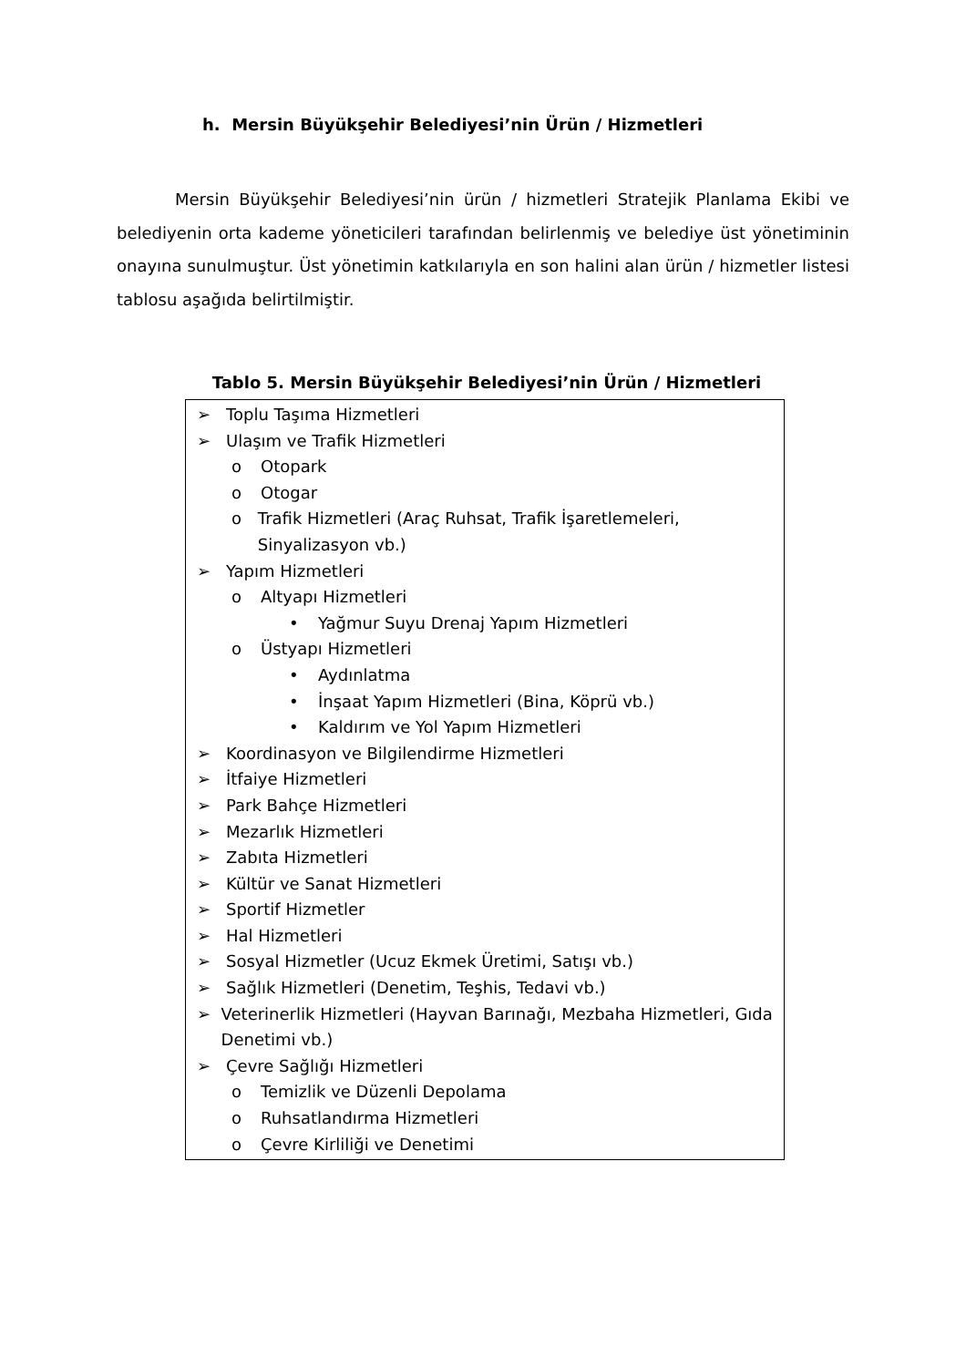h. Mersin Büyükşehir Belediyesi’nin Ürün / Hizmetleri
Mersin Büyükşehir Belediyesi’nin ürün / hizmetleri Stratejik Planlama Ekibi ve belediyenin orta kademe yöneticileri tarafından belirlenmiş ve belediye üst yönetiminin onayına sunulmuştur. Üst yönetimin katkılarıyla en son halini alan ürün / hizmetler listesi tablosu aşağıda belirtilmiştir.
Tablo 5. Mersin Büyükşehir Belediyesi’nin Ürün / Hizmetleri
| ➢ Toplu Taşıma Hizmetleri ➢ Ulaşım ve Trafik Hizmetleri o Otopark o Otogar o Trafik Hizmetleri (Araç Ruhsat, Trafik İşaretlemeleri, Sinyalizasyon vb.) ➢ Yapım Hizmetleri o Altyapı Hizmetleri • Yağmur Suyu Drenaj Yapım Hizmetleri o Üstyapı Hizmetleri • Aydınlatma • İnşaat Yapım Hizmetleri (Bina, Köprü vb.) • Kaldırım ve Yol Yapım Hizmetleri ➢ Koordinasyon ve Bilgilendirme Hizmetleri ➢ İtfaiye Hizmetleri ➢ Park Bahçe Hizmetleri ➢ Mezarlık Hizmetleri ➢ Zabıta Hizmetleri ➢ Kültür ve Sanat Hizmetleri ➢ Sportif Hizmetler ➢ Hal Hizmetleri ➢ Sosyal Hizmetler (Ucuz Ekmek Üretimi, Satışı vb.) ➢ Sağlık Hizmetleri (Denetim, Teşhis, Tedavi vb.) ➢ Veterinerlik Hizmetleri (Hayvan Barınağı, Mezbaha Hizmetleri, Gıda Denetimi vb.) ➢ Çevre Sağlığı Hizmetleri o Temizlik ve Düzenli Depolama o Ruhsatlandırma Hizmetleri o Çevre Kirliliği ve Denetimi |